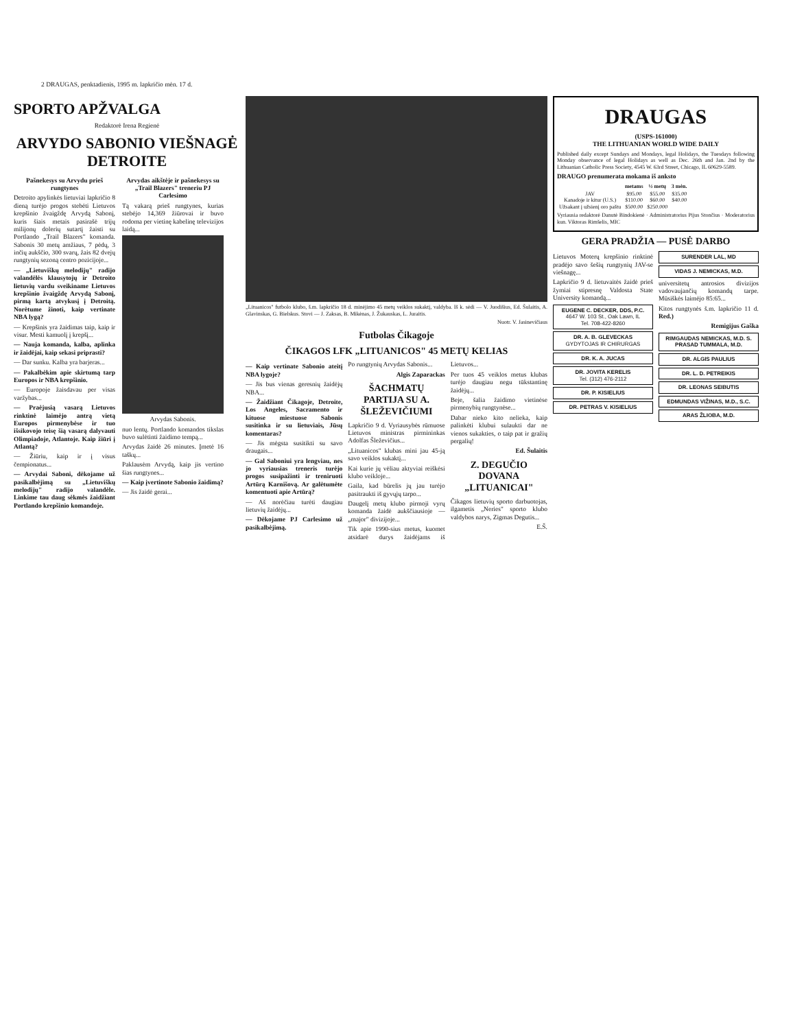2 DRAUGAS, penktadienis, 1995 m. lapkričio mėn. 17 d.
SPORTO APŽVALGA
Redaktorė Irena Regienė
ARVYDO SABONIO VIEŠNAGĖ DETROITE
Pašnekesys su Arvydu prieš rungtynes
Detroito apylinkės lietuviai lapkričio 8 dieną turėjo progos stebėti Lietuvos krepšinio žvaigždę Arvydą Sabonį, kuris šiais metais pasirašė trijų milijonų dolerių sutartį žaisti su Portlando „Trail Blazers" komanda. Sabonis 30 metų amžiaus, 7 pėdų, 3 inčių aukščio, 300 svarų, žais 82 dvejų rungtynių sezoną centro pozicijoje...
— „Lietuviškų melodijų" radijo valandėlės klausytojų ir Detroito lietuvių vardu sveikiname Lietuvos krepšinio žvaigždę Arvydą Sabonį, pirmą kartą atvykusį į Detroitą. Norėtume žinoti, kaip vertinate NBA lygą?
— Krepšinis yra žaidimas taip, kaip ir visur. Mesti kamuolį į krepšį...
— Nauja komanda, kalba, aplinka ir žaidėjai, kaip sekasi priprasti?
— Dar sunku. Kalba yra barjeras...
— Pakalbėkim apie skirtumą tarp Europos ir NBA krepšinio.
— Europoje žaisdavau per visas varžybas...
— Praėjusią vasarą Lietuvos rinktinė laimėjo antrą vietą Europos pirmenybėse ir tuo išsikovojo teisę šią vasarą dalyvauti Olimpiadoje, Atlantoje. Kaip žiūri į Atlantą?
— Žiūriu, kaip ir į visus čempionatus...
— Arvydai Saboni, dėkojame už pasikalbėjimą su „Lietuviškų melodijų" radijo valandėle. Linkime tau daug sėkmės žaidžiant Portlando krepšinio komandoje.
Arvydas aikštėje ir pašnekesys su „Trail Blazers" treneriu PJ Carlesimo
Tą vakarą prieš rungtynes, kurias stebėjo 14,369 žiūrovai ir buvo rodoma per vietinę kabelinę televizijos laidą...
Arvydas Sabonis.
nuo lentų. Portlando komandos tikslas buvo sulėtinti žaidimo tempą...
Arvydas žaidė 26 minutes. Įmetė 16 taškų...
Paklausėm Arvydą, kaip jis vertino šias rungtynes...
— Kaip įvertinote Sabonio žaidimą?
— Jis žaidė gerai...
„Lituanicos" futbolo klubo, š.m. lapkričio 18 d. minėjimo 45 metų veiklos sukaktį, valdyba. Iš k. sėdi — V. Juodišius, Ed. Šulaitis, A. Glavinskas, G. Bielskus. Stovi — J. Zaksas, B. Mikėnas, J. Žukauskas, L. Juraitis.
Nuotr. V. Jasinevičiaus
Futbolas Čikagoje
ČIKAGOS LFK „LITUANICOS" 45 METŲ KELIAS
— Kaip vertinate Sabonio ateitį NBA lygoje?
— Jis bus vienas geresnių žaidėjų NBA...
— Žaidžiant Čikagoje, Detroite, Los Angeles, Sacramento ir kituose miestuose Sabonis susitinka ir su lietuviais, Jūsų komentaras?
— Jis mėgsta susitikti su savo draugais...
— Gal Saboniui yra lengviau, nes jo vyriausias treneris turėjo progos susipažinti ir treniruoti Artūrą Karnišovą. Ar galėtumėte komentuoti apie Artūrą?
— Aš norėčiau turėti daugiau lietuvių žaidėjų...
— Dėkojame PJ Carlesimo už pasikalbėjimą.
Po rungtynių Arvydas Sabonis...
Algis Zaparackas
ŠACHMATŲ PARTIJA SU A. ŠLEŽEVIČIUMI
Lapkričio 9 d. Vyriausybės rūmuose Lietuvos ministras pirmininkas Adolfas Šleževičius...
„Lituanicos" klubas mini jau 45-ją savo veiklos sukaktį...
Kai kurie jų vėliau aktyviai reiškėsi klubo veikloje...
Gaila, kad būrelis jų jau turėjo pasitraukti iš gyvųjų tarpo...
Daugelį metų klubo pirmoji vyrų komanda žaidė aukščiausioje — „major" divizijoje...
Tik apie 1990-sius metus, kuomet atsidarė durys žaidėjams iš Lietuvos...
Per tuos 45 veiklos metus klubas turėjo daugiau negu tūkstantinę žaidėjų...
Beje, šalia žaidimo vietinėse pirmenybių rungtynėse...
Dabar nieko kito nelieka, kaip palinkėti klubui sulaukti dar ne vienos sukakties, o taip pat ir gražių pergalių!
Ed. Šulaitis
Z. DEGUČIO DOVANA „LITUANICAI"
Čikagos lietuvių sporto darbuotojas, ilgametis „Neries" sporto klubo valdybos narys, Zigmas Degutis...
E.Š.
DRAUGAS
(USPS-161000)
THE LITHUANIAN WORLD WIDE DAILY
Published daily except Sundays and Mondays, legal Holidays, the Tuesdays following Monday observance of legal Holidays as well as Dec. 26th and Jan. 2nd by the Lithuanian Catholic Press Society, 4545 W. 63rd Street, Chicago, IL 60629-5589.
DRAUGO prenumerata mokama iš anksto
| | metams | ½ metų | 3 mėn. |
| --- | --- | --- | --- |
| JAV | $95.00 | $55.00 | $35.00 |
| Kanadoje ir kitur (U.S.) | $110.00 | $60.00 | $40.00 |
| Užsakant į užsienį oro paštu | $500.00 | $250.000 | |
Vyriausia redaktorė Danutė Bindokienė · Administratorius Pijus Stončius · Moderatorius kun. Viktoras Rimšelis, MIC
GERA PRADŽIA — PUSĖ DARBO
Lietuvos Moterų krepšinio rinktinė pradėjo savo šešių rungtynių JAV-se viešnagę...
Lapkričio 9 d. lietuvaitės žaidė prieš žymiai stipresnę Valdosta State University komandą...
EUGENE C. DECKER, DDS, P.C.
4647 W. 103 St., Oak Lawn, IL
Tel. 708-422-8260
DR. A. B. GLEVECKAS
GYDYTOJAS IR CHIRURGAS
DR. K. A. JUCAS
DR. JOVITA KERELIS
Tel. (312) 476-2112
DR. P. KISIELIUS
DR. PETRAS V. KISIELIUS
SURENDER LAL, MD
VIDAS J. NEMICKAS, M.D.
universitetų antrosios divizijos vadovaujančių komandų tarpe. Mūsiškės laimėjo 85:65...
Kitos rungtynės š.m. lapkričio 11 d. Red.)
Remigijus Gaška
RIMGAUDAS NEMICKAS, M.D. S. PRASAD TUMMALA, M.D.
DR. ALGIS PAULIUS
DR. L. D. PETREIKIS
DR. LEONAS SEIBUTIS
EDMUNDAS VIŽINAS, M.D., S.C.
ARAS ŽLIOBA, M.D.